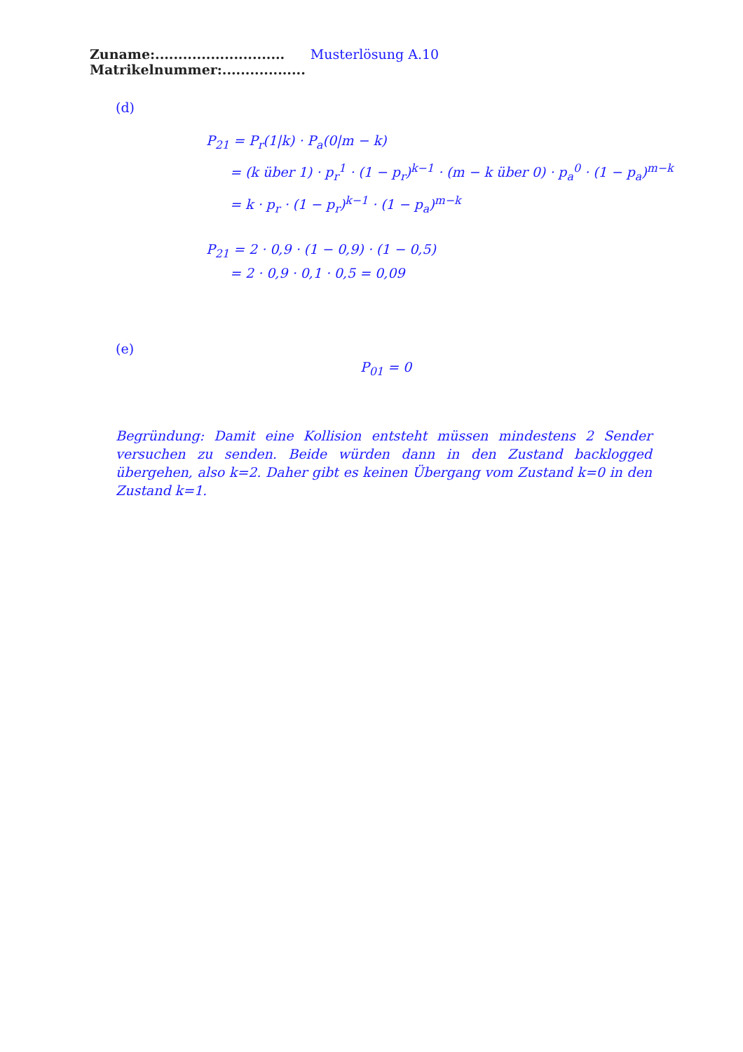Zuname:............................ Musterlösung A.10 Matrikelnummer:..................
(d)
P<sub>21</sub> = P<sub>r</sub>(1|k) · P<sub>a</sub>(0|m − k)
= (k über 1) · p<sub>r</sub><sup>1</sup> · (1 − p<sub>r</sub>)<sup>k−1</sup> · (m − k über 0) · p<sub>a</sub><sup>0</sup> · (1 − p<sub>a</sub>)<sup>m−k</sup>
= k · p<sub>r</sub> · (1 − p<sub>r</sub>)<sup>k−1</sup> · (1 − p<sub>a</sub>)<sup>m−k</sup>
P<sub>21</sub> = 2 · 0,9 · (1 − 0,9) · (1 − 0,5)
= 2 · 0,9 · 0,1 · 0,5 = 0,09
(e)
P<sub>01</sub> = 0
Begründung: Damit eine Kollision entsteht müssen mindestens 2 Sender versuchen zu senden. Beide würden dann in den Zustand backlogged übergehen, also k=2. Daher gibt es keinen Übergang vom Zustand k=0 in den Zustand k=1.